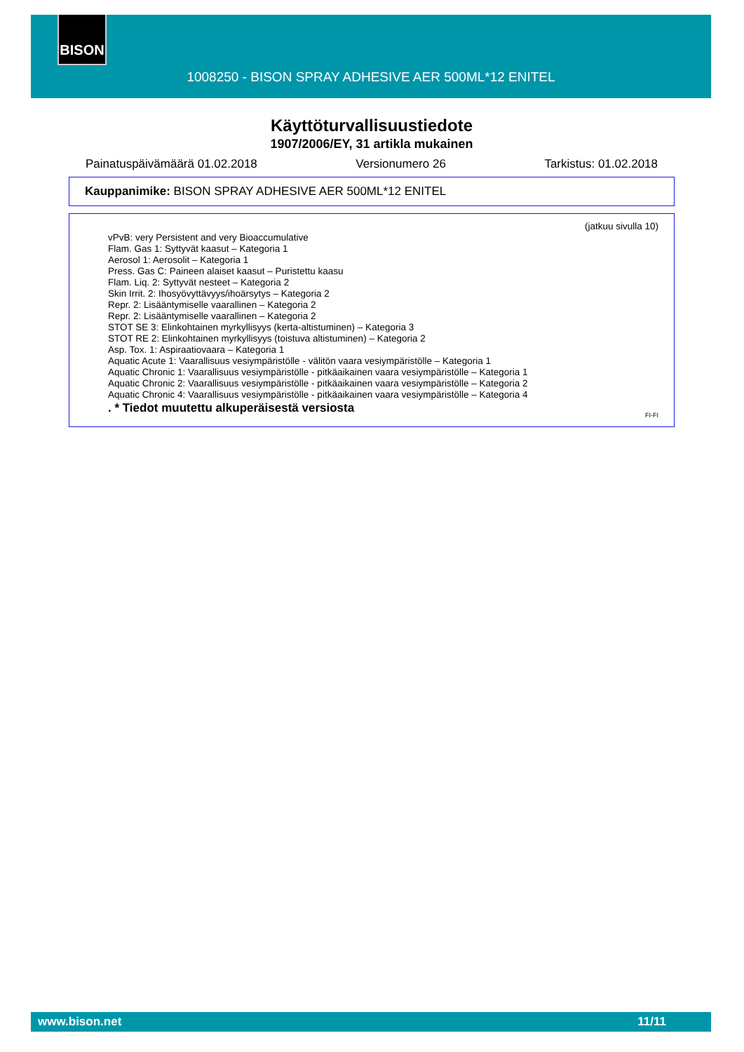BISON
1008250 - BISON SPRAY ADHESIVE AER 500ML*12 ENITEL
Käyttöturvallisuustiedote
1907/2006/EY, 31 artikla mukainen
Painatuspäivämäärä 01.02.2018 Versionumero 26 Tarkistus: 01.02.2018
Kauppanimike: BISON SPRAY ADHESIVE AER 500ML*12 ENITEL
(jatkuu sivulla 10)
vPvB: very Persistent and very Bioaccumulative
Flam. Gas 1: Syttyvät kaasut – Kategoria 1
Aerosol 1: Aerosolit – Kategoria 1
Press. Gas C: Paineen alaiset kaasut – Puristettu kaasu
Flam. Liq. 2: Syttyvät nesteet – Kategoria 2
Skin Irrit. 2: Ihosyövyttävyys/ihoärsytys – Kategoria 2
Repr. 2: Lisääntymiselle vaarallinen – Kategoria 2
Repr. 2: Lisääntymiselle vaarallinen – Kategoria 2
STOT SE 3: Elinkohtainen myrkyllisyys (kerta-altistuminen) – Kategoria 3
STOT RE 2: Elinkohtainen myrkyllisyys (toistuva altistuminen) – Kategoria 2
Asp. Tox. 1: Aspiraatiovaara – Kategoria 1
Aquatic Acute 1: Vaarallisuus vesiympäristölle - välitön vaara vesiympäristölle – Kategoria 1
Aquatic Chronic 1: Vaarallisuus vesiympäristölle - pitkäaikainen vaara vesiympäristölle – Kategoria 1
Aquatic Chronic 2: Vaarallisuus vesiympäristölle - pitkäaikainen vaara vesiympäristölle – Kategoria 2
Aquatic Chronic 4: Vaarallisuus vesiympäristölle - pitkäaikainen vaara vesiympäristölle – Kategoria 4
. * Tiedot muutettu alkuperäisestä versiosta
FI-FI
www.bison.net 11/11